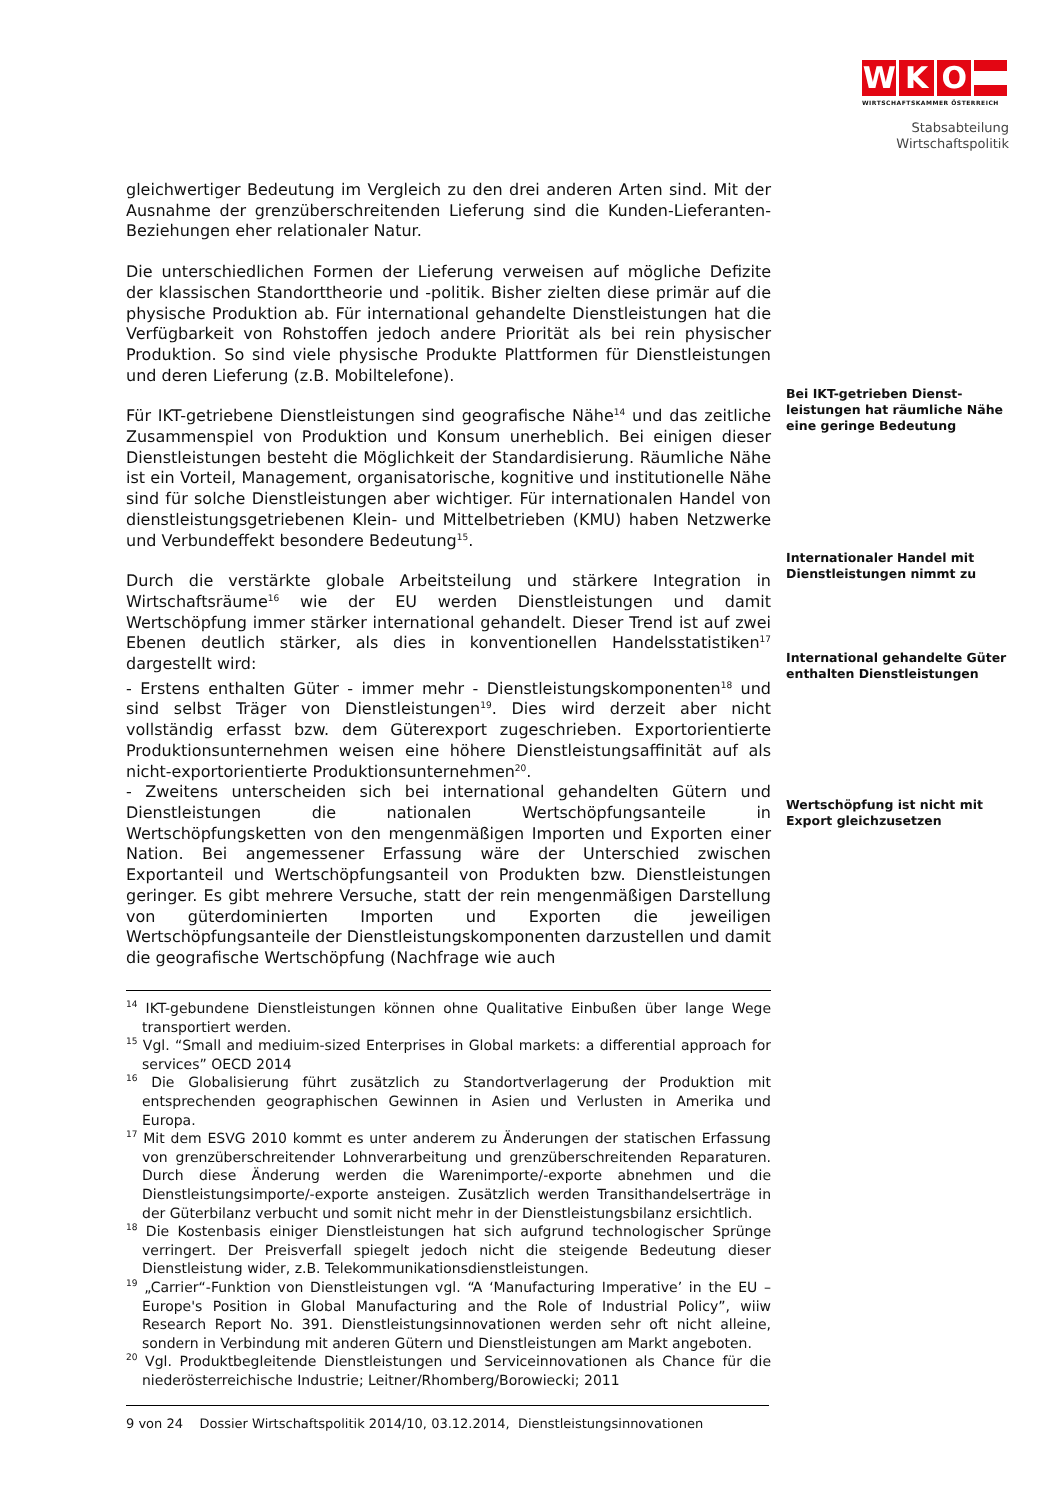W K O
WIRTSCHAFTSKAMMER ÖSTERREICH
Stabsabteilung
Wirtschaftspolitik
gleichwertiger Bedeutung im Vergleich zu den drei anderen Arten sind. Mit der Ausnahme der grenzüberschreitenden Lieferung sind die Kunden-Lieferanten-Beziehungen eher relationaler Natur.
Die unterschiedlichen Formen der Lieferung verweisen auf mögliche Defizite der klassischen Standorttheorie und -politik. Bisher zielten diese primär auf die physische Produktion ab. Für international gehandelte Dienstleistungen hat die Verfügbarkeit von Rohstoffen jedoch andere Priorität als bei rein physischer Produktion. So sind viele physische Produkte Plattformen für Dienstleistungen und deren Lieferung (z.B. Mobiltelefone).
Für IKT-getriebene Dienstleistungen sind geografische Nähe<sup>14</sup> und das zeitliche Zusammenspiel von Produktion und Konsum unerheblich. Bei einigen dieser Dienstleistungen besteht die Möglichkeit der Standardisierung. Räumliche Nähe ist ein Vorteil, Management, organisatorische, kognitive und institutionelle Nähe sind für solche Dienstleistungen aber wichtiger. Für internationalen Handel von dienstleistungsgetriebenen Klein- und Mittelbetrieben (KMU) haben Netzwerke und Verbundeffekt besondere Bedeutung<sup>15</sup>.
Durch die verstärkte globale Arbeitsteilung und stärkere Integration in Wirtschaftsräume<sup>16</sup> wie der EU werden Dienstleistungen und damit Wertschöpfung immer stärker international gehandelt. Dieser Trend ist auf zwei Ebenen deutlich stärker, als dies in konventionellen Handelsstatistiken<sup>17</sup> dargestellt wird:
- Erstens enthalten Güter - immer mehr - Dienstleistungskomponenten<sup>18</sup> und sind selbst Träger von Dienstleistungen<sup>19</sup>. Dies wird derzeit aber nicht vollständig erfasst bzw. dem Güterexport zugeschrieben. Exportorientierte Produktionsunternehmen weisen eine höhere Dienstleistungsaffinität auf als nicht-exportorientierte Produktionsunternehmen<sup>20</sup>.
- Zweitens unterscheiden sich bei international gehandelten Gütern und Dienstleistungen die nationalen Wertschöpfungsanteile in Wertschöpfungsketten von den mengenmäßigen Importen und Exporten einer Nation. Bei angemessener Erfassung wäre der Unterschied zwischen Exportanteil und Wertschöpfungsanteil von Produkten bzw. Dienstleistungen geringer. Es gibt mehrere Versuche, statt der rein mengenmäßigen Darstellung von güterdominierten Importen und Exporten die jeweiligen Wertschöpfungsanteile der Dienstleistungskomponenten darzustellen und damit die geografische Wertschöpfung (Nachfrage wie auch
Bei IKT-getrieben Dienst-leistungen hat räumliche Nähe eine geringe Bedeutung
Internationaler Handel mit Dienstleistungen nimmt zu
International gehandelte Güter enthalten Dienstleistungen
Wertschöpfung ist nicht mit Export gleichzusetzen
<sup>14</sup> IKT-gebundene Dienstleistungen können ohne Qualitative Einbußen über lange Wege transportiert werden.
<sup>15</sup> Vgl. “Small and mediuim-sized Enterprises in Global markets: a differential approach for services” OECD 2014
<sup>16</sup> Die Globalisierung führt zusätzlich zu Standortverlagerung der Produktion mit entsprechenden geographischen Gewinnen in Asien und Verlusten in Amerika und Europa.
<sup>17</sup> Mit dem ESVG 2010 kommt es unter anderem zu Änderungen der statischen Erfassung von grenzüberschreitender Lohnverarbeitung und grenzüberschreitenden Reparaturen. Durch diese Änderung werden die Warenimporte/-exporte abnehmen und die Dienstleistungsimporte/-exporte ansteigen. Zusätzlich werden Transithandelserträge in der Güterbilanz verbucht und somit nicht mehr in der Dienstleistungsbilanz ersichtlich.
<sup>18</sup> Die Kostenbasis einiger Dienstleistungen hat sich aufgrund technologischer Sprünge verringert. Der Preisverfall spiegelt jedoch nicht die steigende Bedeutung dieser Dienstleistung wider, z.B. Telekommunikationsdienstleistungen.
<sup>19</sup> „Carrier“-Funktion von Dienstleistungen vgl. “A ‘Manufacturing Imperative’ in the EU – Europe's Position in Global Manufacturing and the Role of Industrial Policy”, wiiw Research Report No. 391. Dienstleistungsinnovationen werden sehr oft nicht alleine, sondern in Verbindung mit anderen Gütern und Dienstleistungen am Markt angeboten.
<sup>20</sup> Vgl. Produktbegleitende Dienstleistungen und Serviceinnovationen als Chance für die niederösterreichische Industrie; Leitner/Rhomberg/Borowiecki; 2011
9 von 24 Dossier Wirtschaftspolitik 2014/10, 03.12.2014, Dienstleistungsinnovationen